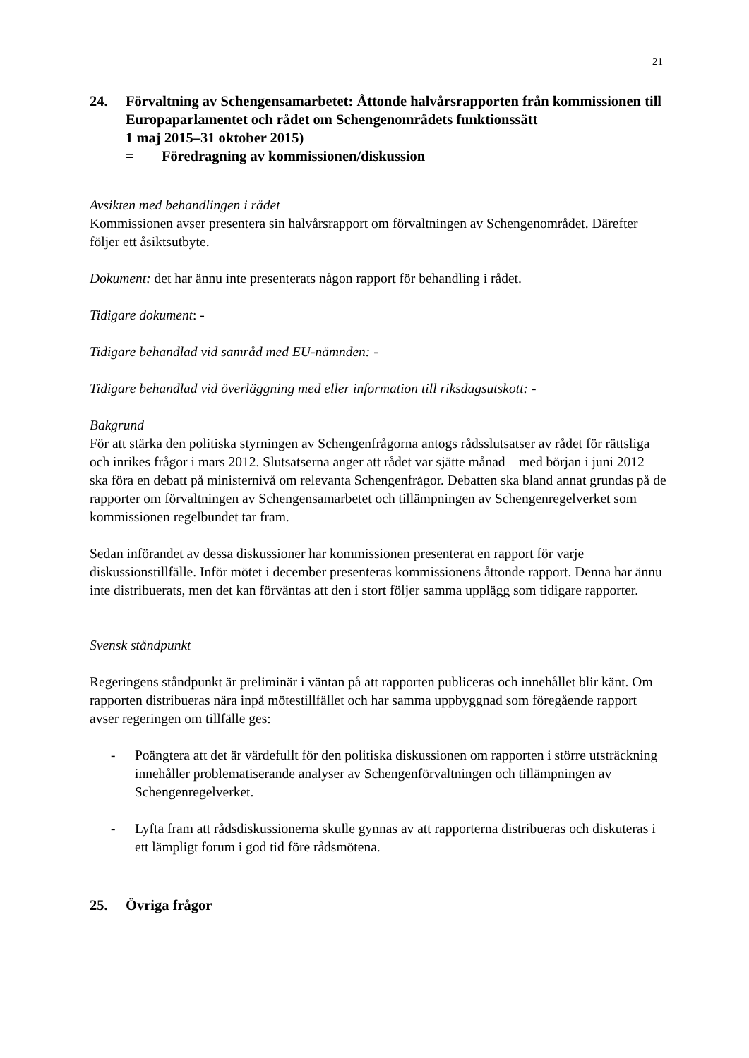21
24. Förvaltning av Schengensamarbetet: Åttonde halvårsrapporten från kommissionen till Europaparlamentet och rådet om Schengenområdets funktionssätt
1 maj 2015–31 oktober 2015)
= Föredragning av kommissionen/diskussion
Avsikten med behandlingen i rådet
Kommissionen avser presentera sin halvårsrapport om förvaltningen av Schengenområdet. Därefter följer ett åsiktsutbyte.
Dokument: det har ännu inte presenterats någon rapport för behandling i rådet.
Tidigare dokument: -
Tidigare behandlad vid samråd med EU-nämnden: -
Tidigare behandlad vid överläggning med eller information till riksdagsutskott: -
Bakgrund
För att stärka den politiska styrningen av Schengenfrågorna antogs rådsslutsatser av rådet för rättsliga och inrikes frågor i mars 2012. Slutsatserna anger att rådet var sjätte månad – med början i juni 2012 – ska föra en debatt på ministernivå om relevanta Schengenfrågor. Debatten ska bland annat grundas på de rapporter om förvaltningen av Schengensamarbetet och tillämpningen av Schengenregelverket som kommissionen regelbundet tar fram.
Sedan införandet av dessa diskussioner har kommissionen presenterat en rapport för varje diskussionstillfälle. Inför mötet i december presenteras kommissionens åttonde rapport. Denna har ännu inte distribuerats, men det kan förväntas att den i stort följer samma upplägg som tidigare rapporter.
Svensk ståndpunkt
Regeringens ståndpunkt är preliminär i väntan på att rapporten publiceras och innehållet blir känt. Om rapporten distribueras nära inpå mötestillfället och har samma uppbyggnad som föregående rapport avser regeringen om tillfälle ges:
- Poängtera att det är värdefullt för den politiska diskussionen om rapporten i större utsträckning innehåller problematiserande analyser av Schengenförvaltningen och tillämpningen av Schengenregelverket.
- Lyfta fram att rådsdiskussionerna skulle gynnas av att rapporterna distribueras och diskuteras i ett lämpligt forum i god tid före rådsmötena.
25. Övriga frågor